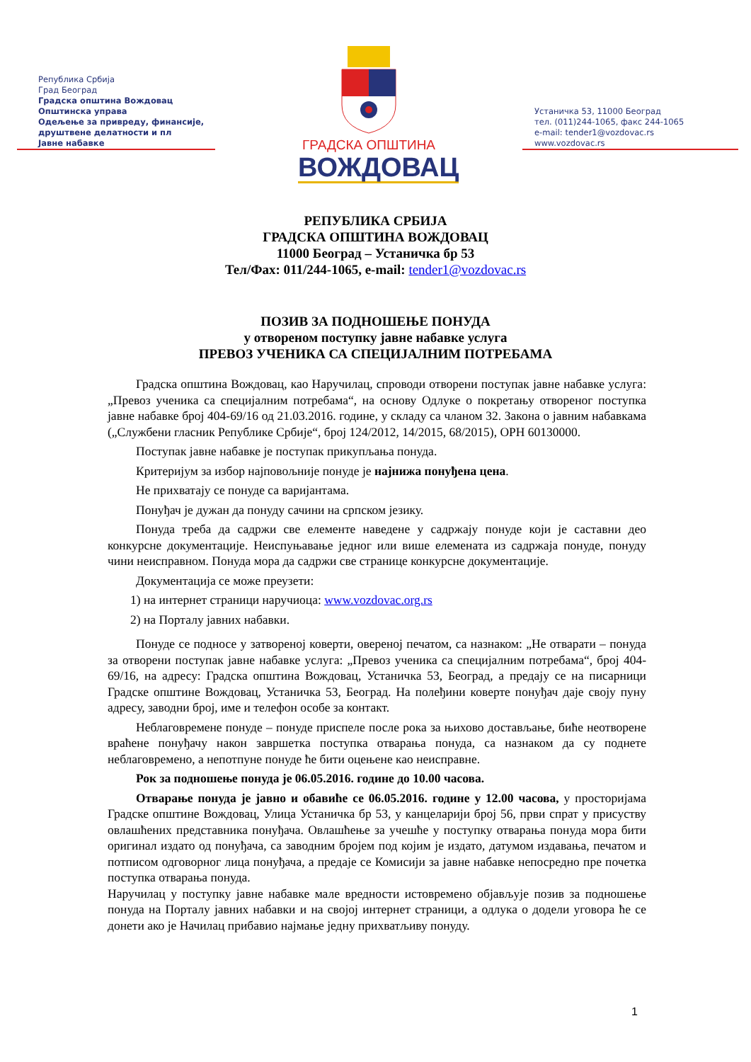Република Србија
Град Београд
Градска општина Вождовац
Општинска управа
Одељење за привреду, финансије,
друштвене делатности и пл
Јавне набавке
ГРАДСКА ОПШТИНА
ВОЖДОВАЦ
Устаничка 53, 11000 Београд
тел. (011)244-1065, факс 244-1065
e-mail: tender1@vozdovac.rs
www.vozdovac.rs
РЕПУБЛИКА СРБИЈА
ГРАДСКА ОПШТИНА ВОЖДОВАЦ
11000 Београд – Устаничка бр 53
Тел/Фах: 011/244-1065, e-mail: tender1@vozdovac.rs
ПОЗИВ ЗА ПОДНОШЕЊЕ ПОНУДА
у отвореном поступку јавне набавке услуга
ПРЕВОЗ УЧЕНИКА СА СПЕЦИЈАЛНИМ ПОТРЕБАМА
Градска општина Вождовац, као Наручилац, спроводи отворени поступак јавне набавке услуга: „Превоз ученика са специјалним потребама“, на основу Одлуке о покретању отвореног поступка јавне набавке број 404-69/16 од 21.03.2016. године, у складу са чланом 32. Закона о јавним набавкама („Службени гласник Републике Србије“, број 124/2012, 14/2015, 68/2015), ОРН 60130000.
Поступак јавне набавке је поступак прикупљања понуда.
Критеријум за избор најповољније понуде је најнижа понуђена цена.
Не прихватају се понуде са варијантама.
Понуђач је дужан да понуду сачини на српском језику.
Понуда треба да садржи све елементе наведене у садржају понуде који је саставни део конкурсне документације. Неиспуњавање једног или више елемената из садржаја понуде, понуду чини неисправном. Понуда мора да садржи све странице конкурсне документације.
Документација се може преузети:
1) на интернет страници наручиоца: www.vozdovac.org.rs
2) на Порталу јавних набавки.
Понуде се подносе у затвореној коверти, овереној печатом, са назнаком: „Не отварати – понуда за отворени поступак јавне набавке услуга: „Превоз ученика са специјалним потребама“, број 404-69/16, на адресу: Градска општина Вождовац, Устаничка 53, Београд, а предају се на писарници Градске општине Вождовац, Устаничка 53, Београд. На полеђини коверте понуђач даје своју пуну адресу, заводни број, име и телефон особе за контакт.
Неблаговремене понуде – понуде приспеле после рока за њихово достављање, биће неотворене враћене понуђачу након завршетка поступка отварања понуда, са назнаком да су поднете неблаговремено, а непотпуне понуде ће бити оцењене као неисправне.
Рок за подношење понуда је 06.05.2016. године до 10.00 часова.
Отварање понуда је јавно и обавиће се 06.05.2016. године у 12.00 часова, у просторијама Градске општине Вождовац, Улица Устаничка бр 53, у канцеларији број 56, први спрат у присуству овлашћених представника понуђача. Овлашћење за учешће у поступку отварања понуда мора бити оригинал издато од понуђача, са заводним бројем под којим је издато, датумом издавања, печатом и потписом одговорног лица понуђача, а предаје се Комисији за јавне набавке непосредно пре почетка поступка отварања понуда.
Наручилац у поступку јавне набавке мале вредности истовремено објављује позив за подношење понуда на Порталу јавних набавки и на својој интернет страници, а одлука о додели уговора ће се донети ако је Начилац прибавио најмање једну прихватљиву понуду.
1